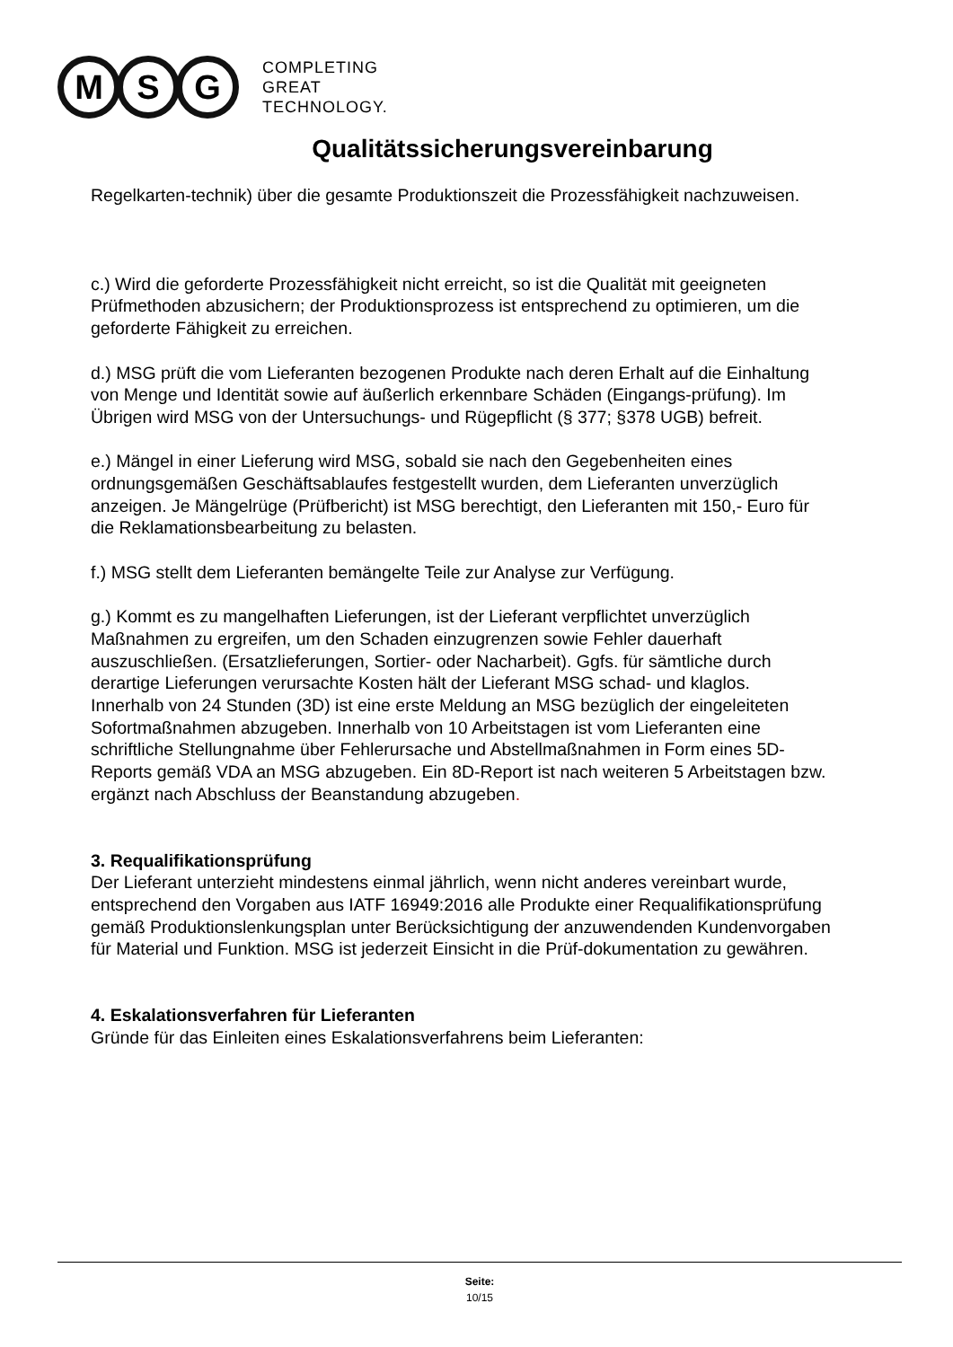M S G
COMPLETING
GREAT
TECHNOLOGY.
Qualitätssicherungsvereinbarung
Regelkarten-technik) über die gesamte Produktionszeit die Prozessfähigkeit nachzuweisen.
c.) Wird die geforderte Prozessfähigkeit nicht erreicht, so ist die Qualität mit geeigneten Prüfmethoden abzusichern; der Produktionsprozess ist entsprechend zu optimieren, um die geforderte Fähigkeit zu erreichen.
d.) MSG prüft die vom Lieferanten bezogenen Produkte nach deren Erhalt auf die Einhaltung von Menge und Identität sowie auf äußerlich erkennbare Schäden (Eingangs-prüfung). Im Übrigen wird MSG von der Untersuchungs- und Rügepflicht (§ 377; §378 UGB) befreit.
e.) Mängel in einer Lieferung wird MSG, sobald sie nach den Gegebenheiten eines ordnungsgemäßen Geschäftsablaufes festgestellt wurden, dem Lieferanten unverzüglich anzeigen. Je Mängelrüge (Prüfbericht) ist MSG berechtigt, den Lieferanten mit 150,- Euro für die Reklamationsbearbeitung zu belasten.
f.) MSG stellt dem Lieferanten bemängelte Teile zur Analyse zur Verfügung.
g.) Kommt es zu mangelhaften Lieferungen, ist der Lieferant verpflichtet unverzüglich Maßnahmen zu ergreifen, um den Schaden einzugrenzen sowie Fehler dauerhaft auszuschließen. (Ersatzlieferungen, Sortier- oder Nacharbeit). Ggfs. für sämtliche durch derartige Lieferungen verursachte Kosten hält der Lieferant MSG schad- und klaglos.
Innerhalb von 24 Stunden (3D) ist eine erste Meldung an MSG bezüglich der eingeleiteten Sofortmaßnahmen abzugeben. Innerhalb von 10 Arbeitstagen ist vom Lieferanten eine
schriftliche Stellungnahme über Fehlerursache und Abstellmaßnahmen in Form eines 5D-Reports gemäß VDA an MSG abzugeben. Ein 8D-Report ist nach weiteren 5 Arbeitstagen bzw. ergänzt nach Abschluss der Beanstandung abzugeben.
3. Requalifikationsprüfung
Der Lieferant unterzieht mindestens einmal jährlich, wenn nicht anderes vereinbart wurde, entsprechend den Vorgaben aus IATF 16949:2016 alle Produkte einer Requalifikationsprüfung gemäß Produktionslenkungsplan unter Berücksichtigung der anzuwendenden Kundenvorgaben für Material und Funktion. MSG ist jederzeit Einsicht in die Prüf-dokumentation zu gewähren.
4. Eskalationsverfahren für Lieferanten
Gründe für das Einleiten eines Eskalationsverfahrens beim Lieferanten:
Seite:
10/15